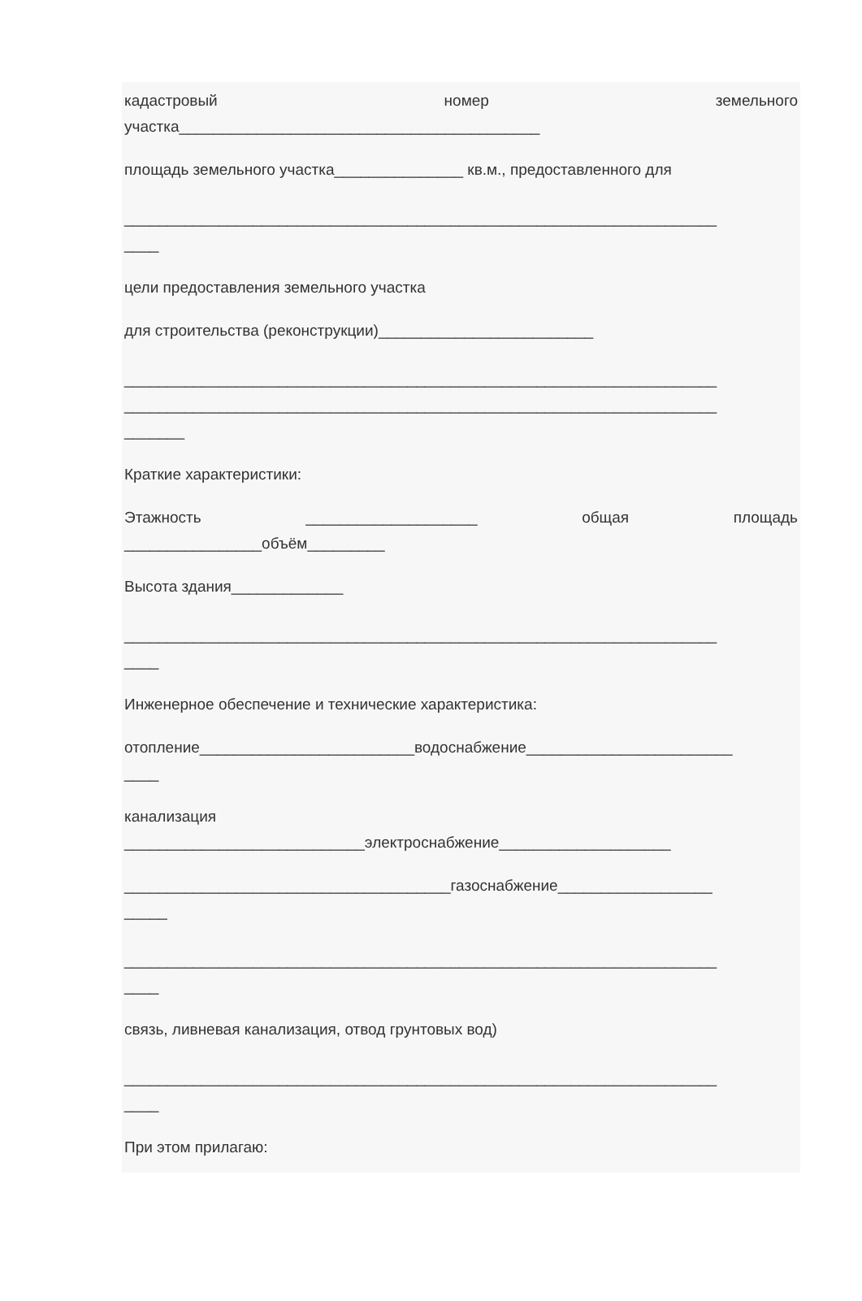кадастровый номер земельного
участка__________________________________________
площадь земельного участка_______________ кв.м., предоставленного для
_____________________________________________________________________
____
цели предоставления земельного участка
для строительства (реконструкции)_________________________
_____________________________________________________________________
_____________________________________________________________________
_______
Краткие характеристики:
Этажность ____________________ общая площадь
________________объём_________
Высота здания_____________
_____________________________________________________________________
____
Инженерное обеспечение и технические характеристика:
отопление_________________________водоснабжение________________________
____
канализация
____________________________электроснабжение____________________
______________________________________газоснабжение__________________
_____
_____________________________________________________________________
____
связь, ливневая канализация, отвод грунтовых вод)
_____________________________________________________________________
____
При этом прилагаю: